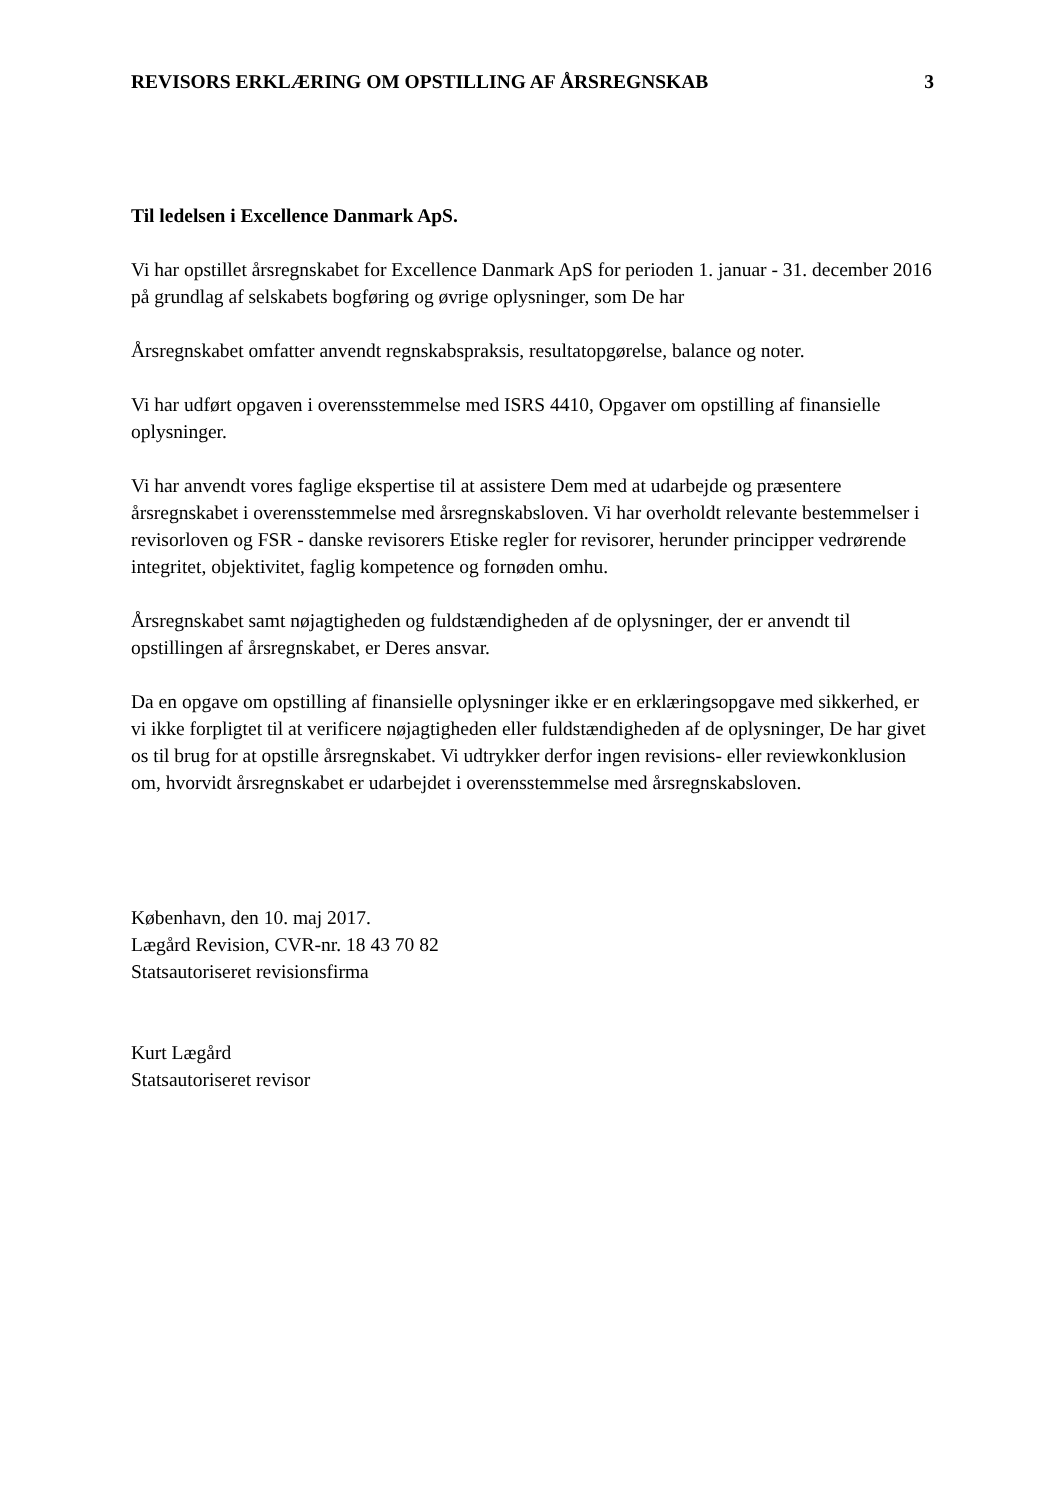REVISORS ERKLÆRING OM OPSTILLING AF ÅRSREGNSKAB 3
Til ledelsen i Excellence Danmark ApS.
Vi har opstillet årsregnskabet for Excellence Danmark ApS for perioden 1. januar - 31. december 2016 på grundlag af selskabets bogføring og øvrige oplysninger, som De har
Årsregnskabet omfatter anvendt regnskabspraksis, resultatopgørelse, balance og noter.
Vi har udført opgaven i overensstemmelse med ISRS 4410, Opgaver om opstilling af finansielle oplysninger.
Vi har anvendt vores faglige ekspertise til at assistere Dem med at udarbejde og præsentere årsregnskabet i overensstemmelse med årsregnskabsloven. Vi har overholdt relevante bestemmelser i revisorloven og FSR - danske revisorers Etiske regler for revisorer, herunder principper vedrørende integritet, objektivitet, faglig kompetence og fornøden omhu.
Årsregnskabet samt nøjagtigheden og fuldstændigheden af de oplysninger, der er anvendt til opstillingen af årsregnskabet, er Deres ansvar.
Da en opgave om opstilling af finansielle oplysninger ikke er en erklæringsopgave med sikkerhed, er vi ikke forpligtet til at verificere nøjagtigheden eller fuldstændigheden af de oplysninger, De har givet os til brug for at opstille årsregnskabet. Vi udtrykker derfor ingen revisions- eller reviewkonklusion om, hvorvidt årsregnskabet er udarbejdet i overensstemmelse med årsregnskabsloven.
København, den 10. maj 2017.
Lægård Revision, CVR-nr. 18 43 70 82
Statsautoriseret revisionsfirma
Kurt Lægård
Statsautoriseret revisor